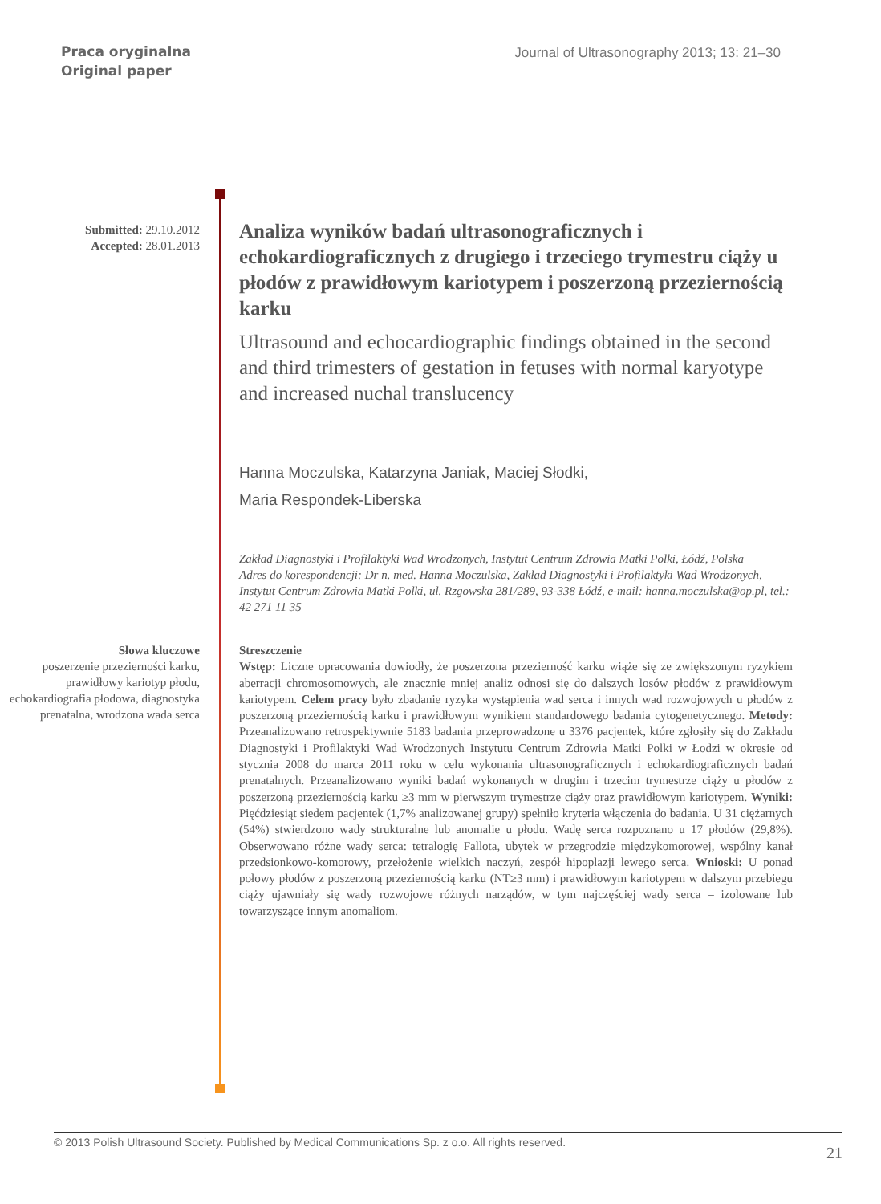Praca oryginalna
Original paper
Journal of Ultrasonography 2013; 13: 21–30
Submitted: 29.10.2012
Accepted: 28.01.2013
Analiza wyników badań ultrasonograficznych i echokardiograficznych z drugiego i trzeciego trymestru ciąży u płodów z prawidłowym kariotypem i poszerzoną przeziernością karku
Ultrasound and echocardiographic findings obtained in the second and third trimesters of gestation in fetuses with normal karyotype and increased nuchal translucency
Hanna Moczulska, Katarzyna Janiak, Maciej Słodki,
Maria Respondek-Liberska
Zakład Diagnostyki i Profilaktyki Wad Wrodzonych, Instytut Centrum Zdrowia Matki Polki, Łódź, Polska
Adres do korespondencji: Dr n. med. Hanna Moczulska, Zakład Diagnostyki i Profilaktyki Wad Wrodzonych, Instytut Centrum Zdrowia Matki Polki, ul. Rzgowska 281/289, 93-338 Łódź, e-mail: hanna.moczulska@op.pl, tel.: 42 271 11 35
Słowa kluczowe
poszerzenie przezierności karku, prawidłowy kariotyp płodu, echokardiografia płodowa, diagnostyka prenatalna, wrodzona wada serca
Streszczenie
Wstęp: Liczne opracowania dowiodły, że poszerzona przezierność karku wiąże się ze zwiększonym ryzykiem aberracji chromosomowych, ale znacznie mniej analiz odnosi się do dalszych losów płodów z prawidłowym kariotypem. Celem pracy było zbadanie ryzyka wystąpienia wad serca i innych wad rozwojowych u płodów z poszerzoną przeziernością karku i prawidłowym wynikiem standardowego badania cytogenetycznego. Metody: Przeanalizowano retrospektywnie 5183 badania przeprowadzone u 3376 pacjentek, które zgłosiły się do Zakładu Diagnostyki i Profilaktyki Wad Wrodzonych Instytutu Centrum Zdrowia Matki Polki w Łodzi w okresie od stycznia 2008 do marca 2011 roku w celu wykonania ultrasonograficznych i echokardiograficznych badań prenatalnych. Przeanalizowano wyniki badań wykonanych w drugim i trzecim trymestrze ciąży u płodów z poszerzoną przeziernością karku ≥3 mm w pierwszym trymestrze ciąży oraz prawidłowym kariotypem. Wyniki: Pięćdziesiąt siedem pacjentek (1,7% analizowanej grupy) spełniło kryteria włączenia do badania. U 31 ciężarnych (54%) stwierdzono wady strukturalne lub anomalie u płodu. Wadę serca rozpoznano u 17 płodów (29,8%). Obserwowano różne wady serca: tetralogię Fallota, ubytek w przegrodzie międzykomorowej, wspólny kanał przedsionkowo-komorowy, przełożenie wielkich naczyń, zespół hipoplazji lewego serca. Wnioski: U ponad połowy płodów z poszerzoną przeziernością karku (NT≥3 mm) i prawidłowym kariotypem w dalszym przebiegu ciąży ujawniały się wady rozwojowe różnych narządów, w tym najczęściej wady serca – izolowane lub towarzyszące innym anomaliom.
© 2013 Polish Ultrasound Society. Published by Medical Communications Sp. z o.o. All rights reserved. 21